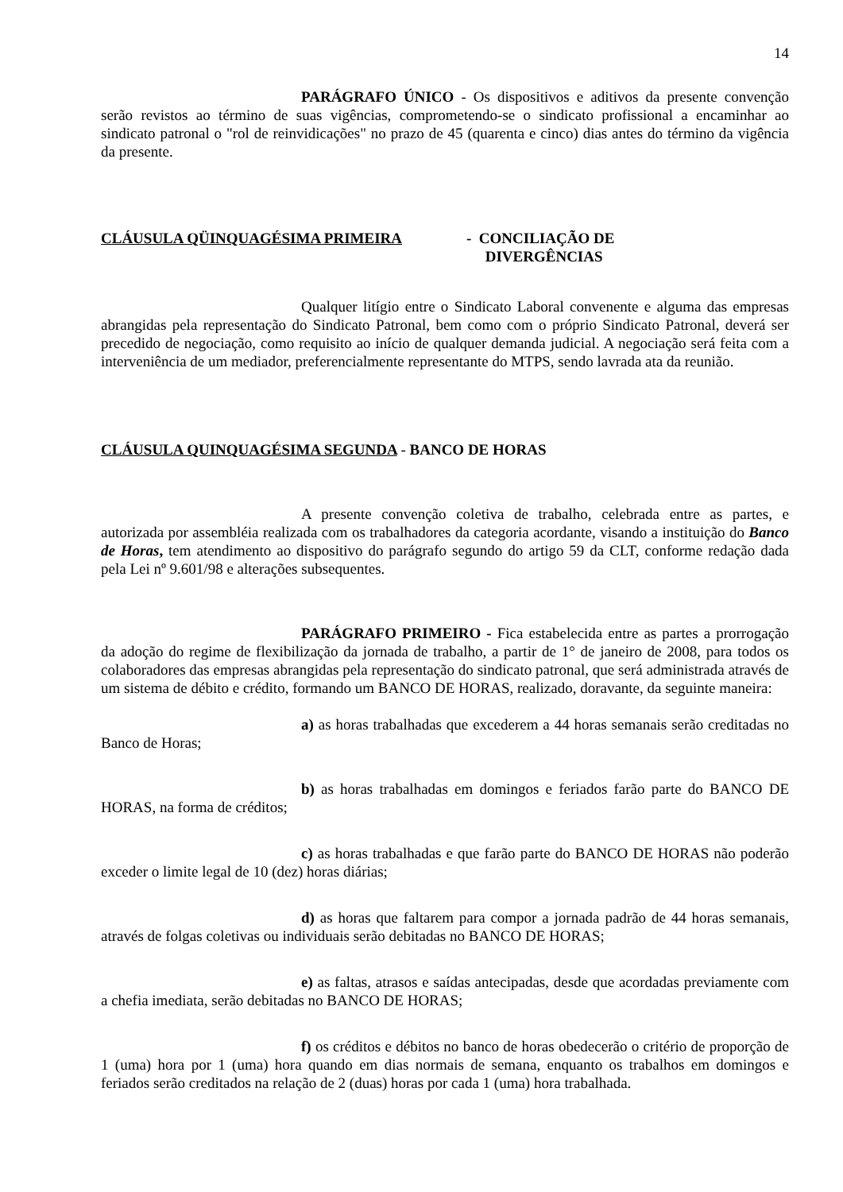14
PARÁGRAFO ÚNICO - Os dispositivos e aditivos da presente convenção serão revistos ao término de suas vigências, comprometendo-se o sindicato profissional a encaminhar ao sindicato patronal o "rol de reinvidicações" no prazo de 45 (quarenta e cinco) dias antes do término da vigência da presente.
CLÁUSULA QÜINQUAGÉSIMA PRIMEIRA - CONCILIAÇÃO DE
DIVERGÊNCIAS
Qualquer litígio entre o Sindicato Laboral convenente e alguma das empresas abrangidas pela representação do Sindicato Patronal, bem como com o próprio Sindicato Patronal, deverá ser precedido de negociação, como requisito ao início de qualquer demanda judicial. A negociação será feita com a interveniência de um mediador, preferencialmente representante do MTPS, sendo lavrada ata da reunião.
CLÁUSULA QUINQUAGÉSIMA SEGUNDA - BANCO DE HORAS
A presente convenção coletiva de trabalho, celebrada entre as partes, e autorizada por assembléia realizada com os trabalhadores da categoria acordante, visando a instituição do Banco de Horas, tem atendimento ao dispositivo do parágrafo segundo do artigo 59 da CLT, conforme redação dada pela Lei nº 9.601/98 e alterações subsequentes.
PARÁGRAFO PRIMEIRO - Fica estabelecida entre as partes a prorrogação da adoção do regime de flexibilização da jornada de trabalho, a partir de 1° de janeiro de 2008, para todos os colaboradores das empresas abrangidas pela representação do sindicato patronal, que será administrada através de um sistema de débito e crédito, formando um BANCO DE HORAS, realizado, doravante, da seguinte maneira:
a) as horas trabalhadas que excederem a 44 horas semanais serão creditadas no Banco de Horas;
b) as horas trabalhadas em domingos e feriados farão parte do BANCO DE HORAS, na forma de créditos;
c) as horas trabalhadas e que farão parte do BANCO DE HORAS não poderão exceder o limite legal de 10 (dez) horas diárias;
d) as horas que faltarem para compor a jornada padrão de 44 horas semanais, através de folgas coletivas ou individuais serão debitadas no BANCO DE HORAS;
e) as faltas, atrasos e saídas antecipadas, desde que acordadas previamente com a chefia imediata, serão debitadas no BANCO DE HORAS;
f) os créditos e débitos no banco de horas obedecerão o critério de proporção de 1 (uma) hora por 1 (uma) hora quando em dias normais de semana, enquanto os trabalhos em domingos e feriados serão creditados na relação de 2 (duas) horas por cada 1 (uma) hora trabalhada.